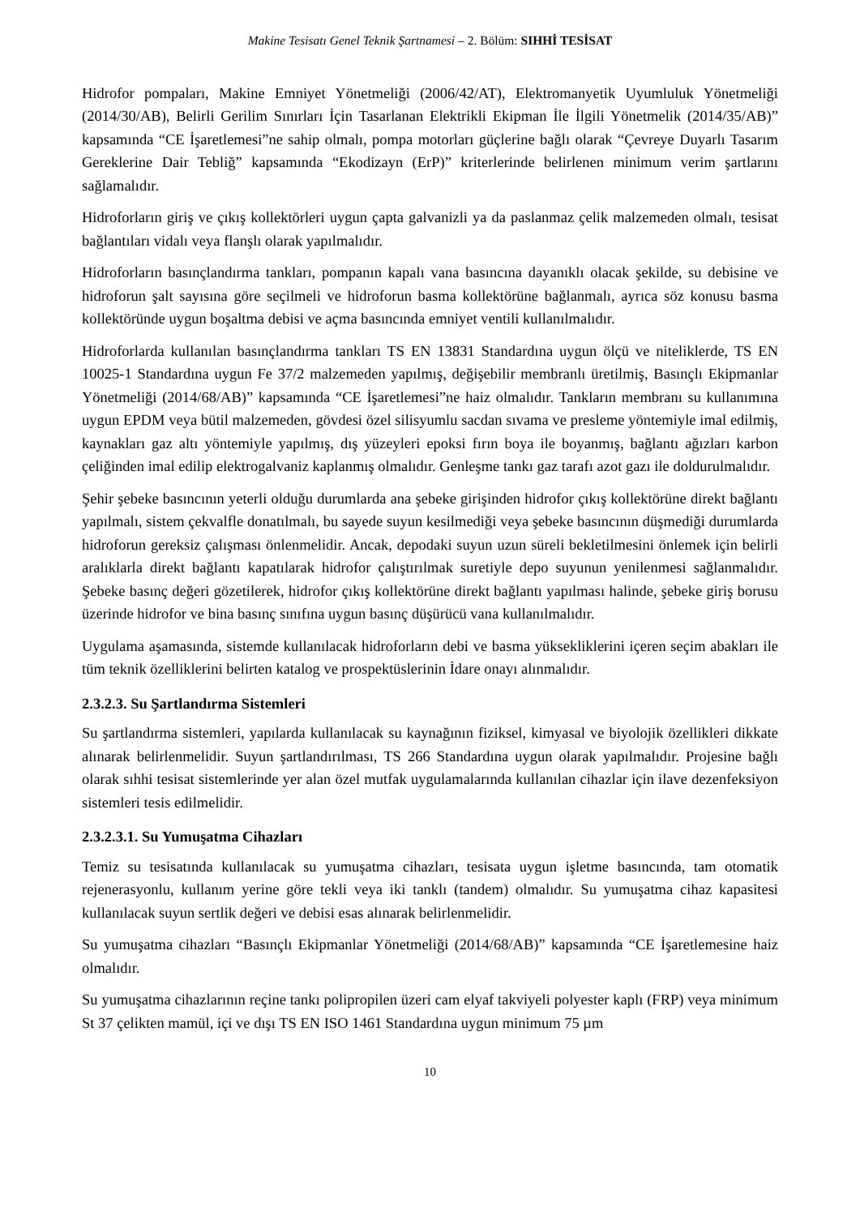Makine Tesisatı Genel Teknik Şartnamesi – 2. Bölüm: SIHHİ TESİSAT
Hidrofor pompaları, Makine Emniyet Yönetmeliği (2006/42/AT), Elektromanyetik Uyumluluk Yönetmeliği (2014/30/AB), Belirli Gerilim Sınırları İçin Tasarlanan Elektrikli Ekipman İle İlgili Yönetmelik (2014/35/AB)” kapsamında “CE İşaretlemesi”ne sahip olmalı, pompa motorları güçlerine bağlı olarak “Çevreye Duyarlı Tasarım Gereklerine Dair Tebliğ” kapsamında “Ekodizayn (ErP)” kriterlerinde belirlenen minimum verim şartlarını sağlamalıdır.
Hidroforların giriş ve çıkış kollektörleri uygun çapta galvanizli ya da paslanmaz çelik malzemeden olmalı, tesisat bağlantıları vidalı veya flanşlı olarak yapılmalıdır.
Hidroforların basınçlandırma tankları, pompanın kapalı vana basıncına dayanıklı olacak şekilde, su debisine ve hidroforun şalt sayısına göre seçilmeli ve hidroforun basma kollektörüne bağlanmalı, ayrıca söz konusu basma kollektöründe uygun boşaltma debisi ve açma basıncında emniyet ventili kullanılmalıdır.
Hidroforlarda kullanılan basınçlandırma tankları TS EN 13831 Standardına uygun ölçü ve niteliklerde, TS EN 10025-1 Standardına uygun Fe 37/2 malzemeden yapılmış, değişebilir membranlı üretilmiş, Basınçlı Ekipmanlar Yönetmeliği (2014/68/AB)” kapsamında “CE İşaretlemesi”ne haiz olmalıdır. Tankların membranı su kullanımına uygun EPDM veya bütil malzemeden, gövdesi özel silisyumlu sacdan sıvama ve presleme yöntemiyle imal edilmiş, kaynakları gaz altı yöntemiyle yapılmış, dış yüzeyleri epoksi fırın boya ile boyanmış, bağlantı ağızları karbon çeliğinden imal edilip elektrogalvaniz kaplanmış olmalıdır. Genleşme tankı gaz tarafı azot gazı ile doldurulmalıdır.
Şehir şebeke basıncının yeterli olduğu durumlarda ana şebeke girişinden hidrofor çıkış kollektörüne direkt bağlantı yapılmalı, sistem çekvalfle donatılmalı, bu sayede suyun kesilmediği veya şebeke basıncının düşmediği durumlarda hidroforun gereksiz çalışması önlenmelidir. Ancak, depodaki suyun uzun süreli bekletilmesini önlemek için belirli aralıklarla direkt bağlantı kapatılarak hidrofor çalıştırılmak suretiyle depo suyunun yenilenmesi sağlanmalıdır. Şebeke basınç değeri gözetilerek, hidrofor çıkış kollektörüne direkt bağlantı yapılması halinde, şebeke giriş borusu üzerinde hidrofor ve bina basınç sınıfına uygun basınç düşürücü vana kullanılmalıdır.
Uygulama aşamasında, sistemde kullanılacak hidroforların debi ve basma yüksekliklerini içeren seçim abakları ile tüm teknik özelliklerini belirten katalog ve prospektüslerinin İdare onayı alınmalıdır.
2.3.2.3. Su Şartlandırma Sistemleri
Su şartlandırma sistemleri, yapılarda kullanılacak su kaynağının fiziksel, kimyasal ve biyolojik özellikleri dikkate alınarak belirlenmelidir. Suyun şartlandırılması, TS 266 Standardına uygun olarak yapılmalıdır. Projesine bağlı olarak sıhhi tesisat sistemlerinde yer alan özel mutfak uygulamalarında kullanılan cihazlar için ilave dezenfeksiyon sistemleri tesis edilmelidir.
2.3.2.3.1. Su Yumuşatma Cihazları
Temiz su tesisatında kullanılacak su yumuşatma cihazları, tesisata uygun işletme basıncında, tam otomatik rejenerasyonlu, kullanım yerine göre tekli veya iki tanklı (tandem) olmalıdır. Su yumuşatma cihaz kapasitesi kullanılacak suyun sertlik değeri ve debisi esas alınarak belirlenmelidir.
Su yumuşatma cihazları “Basınçlı Ekipmanlar Yönetmeliği (2014/68/AB)” kapsamında “CE İşaretlemesine haiz olmalıdır.
Su yumuşatma cihazlarının reçine tankı polipropilen üzeri cam elyaf takviyeli polyester kaplı (FRP) veya minimum St 37 çelikten mamül, içi ve dışı TS EN ISO 1461 Standardına uygun minimum 75 µm
10